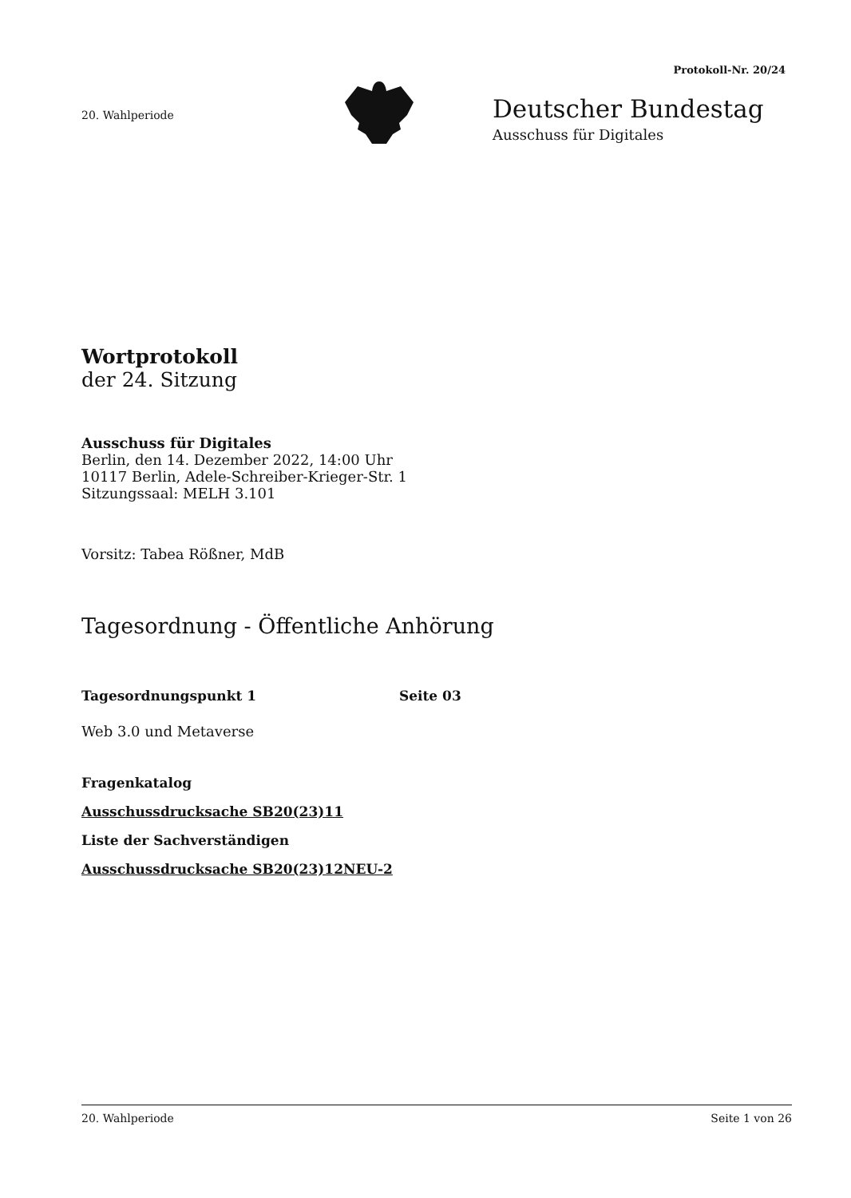Protokoll-Nr. 20/24
20. Wahlperiode
Deutscher Bundestag
Ausschuss für Digitales
Wortprotokoll
der 24. Sitzung
Ausschuss für Digitales
Berlin, den 14. Dezember 2022, 14:00 Uhr
10117 Berlin, Adele-Schreiber-Krieger-Str. 1
Sitzungssaal: MELH 3.101
Vorsitz: Tabea Rößner, MdB
Tagesordnung - Öffentliche Anhörung
Tagesordnungspunkt 1 Seite 03
Web 3.0 und Metaverse
Fragenkatalog
Ausschussdrucksache SB20(23)11
Liste der Sachverständigen
Ausschussdrucksache SB20(23)12NEU-2
20. Wahlperiode Seite 1 von 26